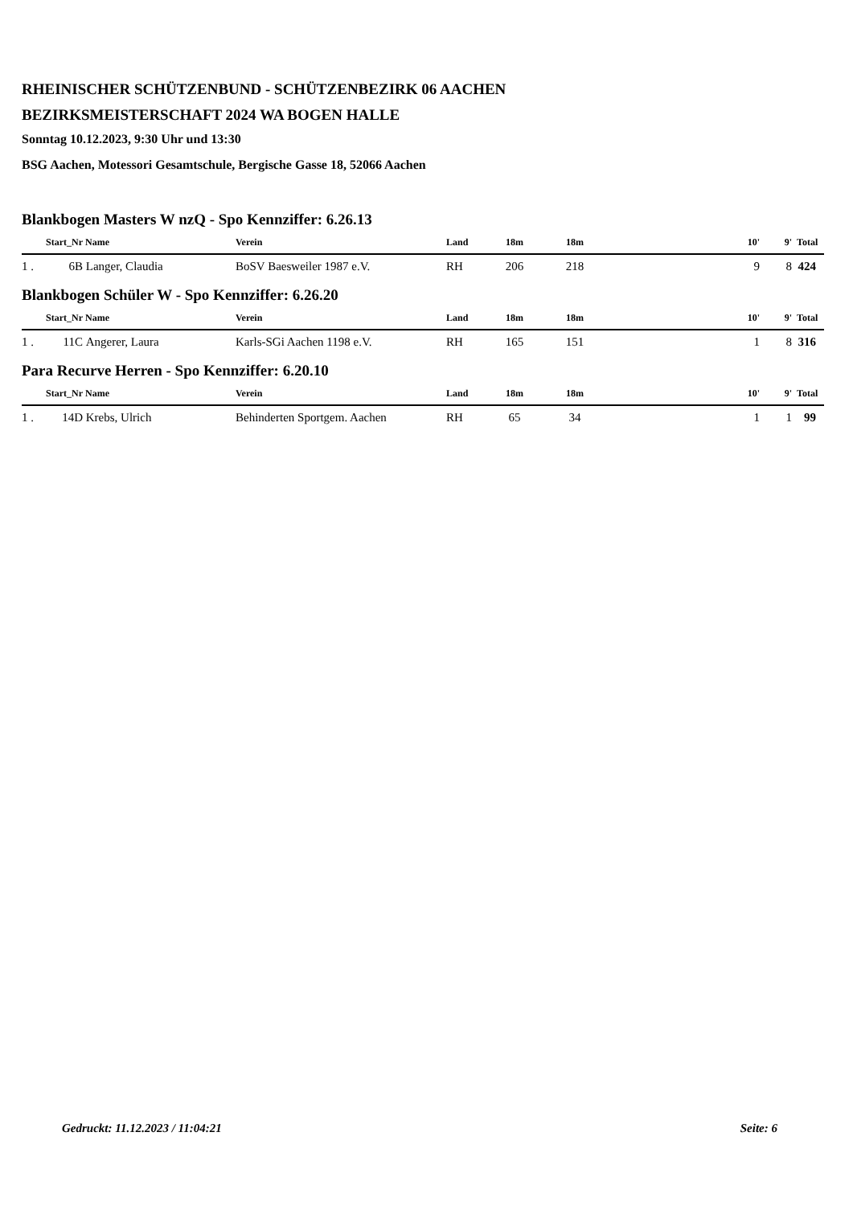RHEINISCHER SCHÜTZENBUND - SCHÜTZENBEZIRK 06 AACHEN
BEZIRKSMEISTERSCHAFT 2024 WA BOGEN HALLE
Sonntag 10.12.2023, 9:30 Uhr und 13:30
BSG Aachen, Motessori Gesamtschule, Bergische Gasse 18, 52066 Aachen
Blankbogen Masters W nzQ - Spo Kennziffer: 6.26.13
| | Start_Nr | Name | Verein | Land | 18m | 18m | | 10' | 9' | Total |
| --- | --- | --- | --- | --- | --- | --- | --- | --- | --- | --- |
| 1 . | 6B | Langer, Claudia | BoSV Baesweiler 1987 e.V. | RH | 206 | 218 | | 9 | 8 | 424 |
Blankbogen Schüler W - Spo Kennziffer: 6.26.20
| | Start_Nr | Name | Verein | Land | 18m | 18m | | 10' | 9' | Total |
| --- | --- | --- | --- | --- | --- | --- | --- | --- | --- | --- |
| 1 . | 11C | Angerer, Laura | Karls-SGi Aachen 1198 e.V. | RH | 165 | 151 | | 1 | 8 | 316 |
Para Recurve Herren - Spo Kennziffer: 6.20.10
| | Start_Nr | Name | Verein | Land | 18m | 18m | | 10' | 9' | Total |
| --- | --- | --- | --- | --- | --- | --- | --- | --- | --- | --- |
| 1 . | 14D | Krebs, Ulrich | Behinderten Sportgem. Aachen | RH | 65 | 34 | | 1 | 1 | 99 |
Gedruckt: 11.12.2023 / 11:04:21 Seite: 6